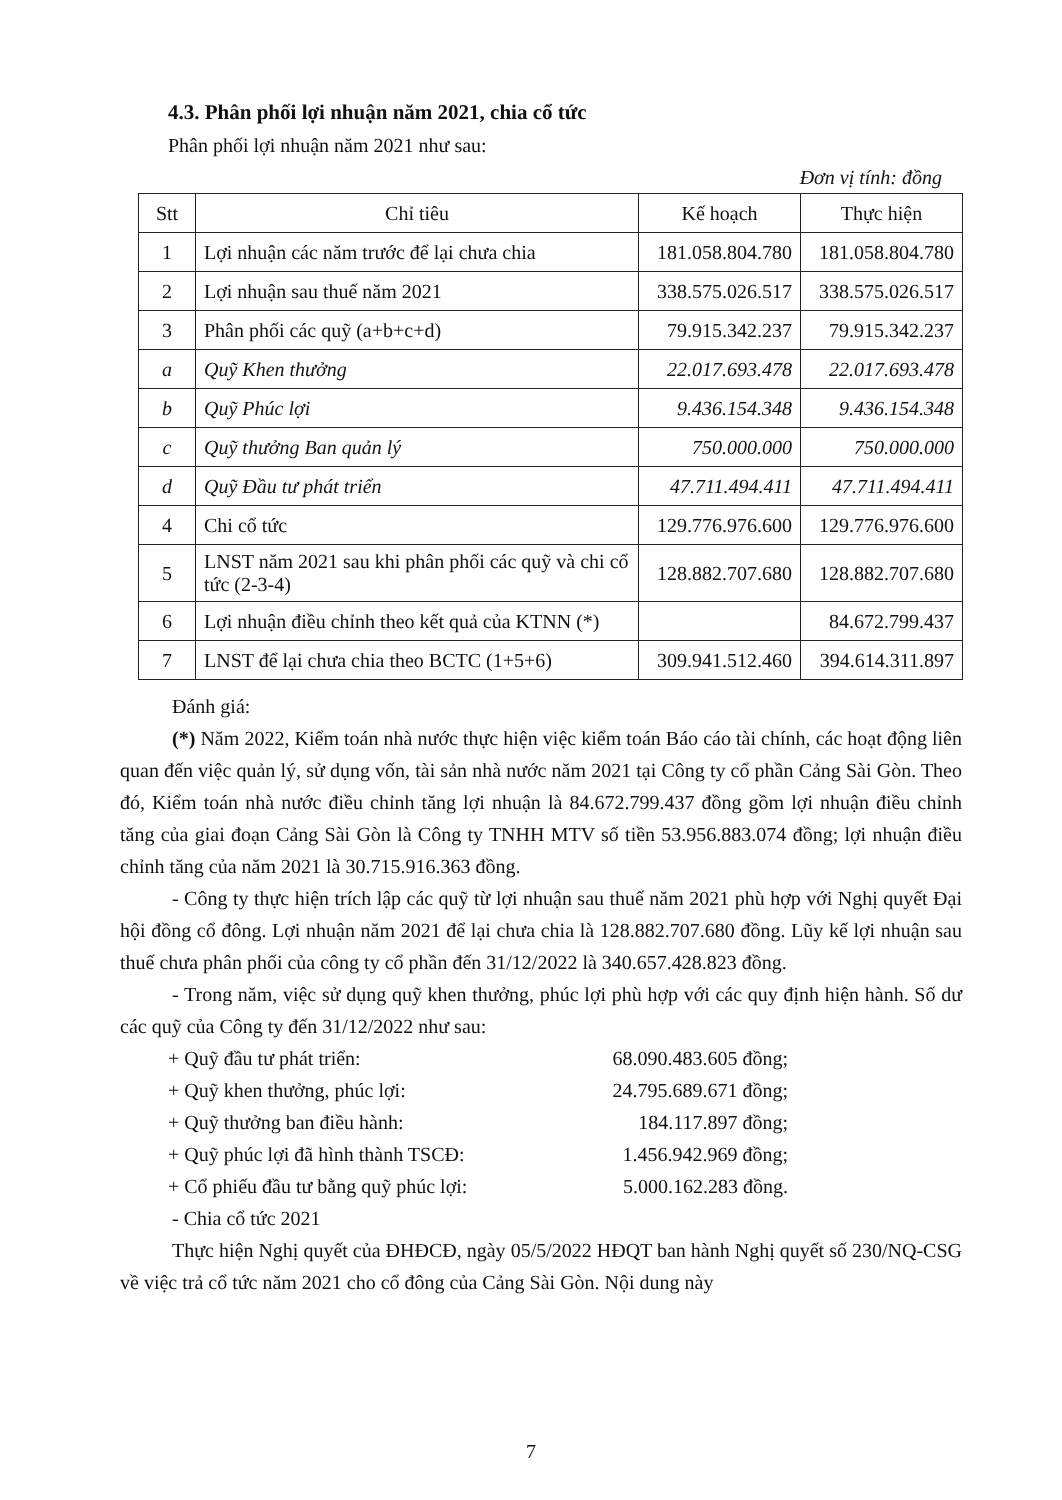4.3. Phân phối lợi nhuận năm 2021, chia cổ tức
Phân phối lợi nhuận năm 2021 như sau:
Đơn vị tính: đồng
| Stt | Chỉ tiêu | Kế hoạch | Thực hiện |
| --- | --- | --- | --- |
| 1 | Lợi nhuận các năm trước để lại chưa chia | 181.058.804.780 | 181.058.804.780 |
| 2 | Lợi nhuận sau thuế năm 2021 | 338.575.026.517 | 338.575.026.517 |
| 3 | Phân phối các quỹ (a+b+c+d) | 79.915.342.237 | 79.915.342.237 |
| a | Quỹ Khen thưởng | 22.017.693.478 | 22.017.693.478 |
| b | Quỹ Phúc lợi | 9.436.154.348 | 9.436.154.348 |
| c | Quỹ thưởng Ban quản lý | 750.000.000 | 750.000.000 |
| d | Quỹ Đầu tư phát triển | 47.711.494.411 | 47.711.494.411 |
| 4 | Chi cổ tức | 129.776.976.600 | 129.776.976.600 |
| 5 | LNST năm 2021 sau khi phân phối các quỹ và chi cổ tức (2-3-4) | 128.882.707.680 | 128.882.707.680 |
| 6 | Lợi nhuận điều chỉnh theo kết quả của KTNN (*) | | 84.672.799.437 |
| 7 | LNST để lại chưa chia theo BCTC (1+5+6) | 309.941.512.460 | 394.614.311.897 |
Đánh giá:
(*) Năm 2022, Kiểm toán nhà nước thực hiện việc kiểm toán Báo cáo tài chính, các hoạt động liên quan đến việc quản lý, sử dụng vốn, tài sản nhà nước năm 2021 tại Công ty cổ phần Cảng Sài Gòn. Theo đó, Kiểm toán nhà nước điều chỉnh tăng lợi nhuận là 84.672.799.437 đồng gồm lợi nhuận điều chỉnh tăng của giai đoạn Cảng Sài Gòn là Công ty TNHH MTV số tiền 53.956.883.074 đồng; lợi nhuận điều chỉnh tăng của năm 2021 là 30.715.916.363 đồng.
- Công ty thực hiện trích lập các quỹ từ lợi nhuận sau thuế năm 2021 phù hợp với Nghị quyết Đại hội đồng cổ đông. Lợi nhuận năm 2021 để lại chưa chia là 128.882.707.680 đồng. Lũy kế lợi nhuận sau thuế chưa phân phối của công ty cổ phần đến 31/12/2022 là 340.657.428.823 đồng.
- Trong năm, việc sử dụng quỹ khen thưởng, phúc lợi phù hợp với các quy định hiện hành. Số dư các quỹ của Công ty đến 31/12/2022 như sau:
+ Quỹ đầu tư phát triển: 68.090.483.605 đồng;
+ Quỹ khen thưởng, phúc lợi: 24.795.689.671 đồng;
+ Quỹ thưởng ban điều hành: 184.117.897 đồng;
+ Quỹ phúc lợi đã hình thành TSCĐ: 1.456.942.969 đồng;
+ Cổ phiếu đầu tư bằng quỹ phúc lợi: 5.000.162.283 đồng.
- Chia cổ tức 2021
Thực hiện Nghị quyết của ĐHĐCĐ, ngày 05/5/2022 HĐQT ban hành Nghị quyết số 230/NQ-CSG về việc trả cổ tức năm 2021 cho cổ đông của Cảng Sài Gòn. Nội dung này
7